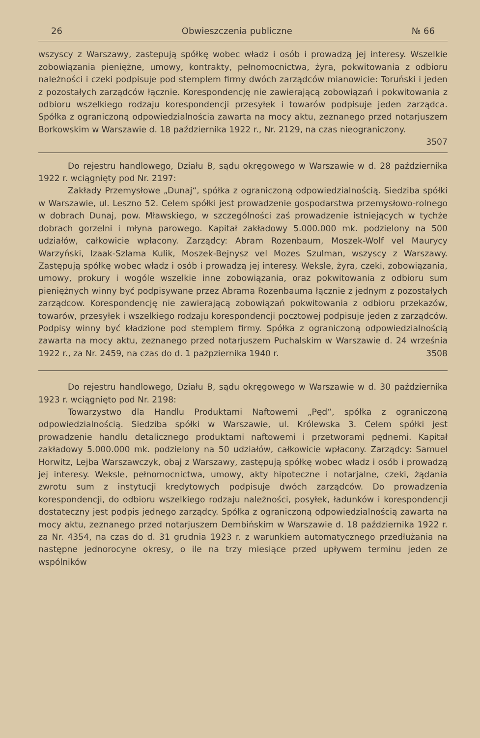26 Obwieszczenia publiczne № 66
wszyscy z Warszawy, zastepują spółkę wobec władz i osób i prowadzą jej interesy. Wszelkie zobowiązania pieniężne, umowy, kontrakty, pełnomocnictwa, żyra, pokwitowania z odbioru należności i czeki podpisuje pod stemplem firmy dwóch zarządców mianowicie: Toruński i jeden z pozostałych zarządców łącznie. Korespondencję nie zawierającą zobowiązań i pokwitowania z odbioru wszelkiego rodzaju korespondencji przesyłek i towarów podpisuje jeden zarządca. Spółka z ograniczoną odpowiedzialnościa zawarta na mocy aktu, zeznanego przed notarjuszem Borkowskim w Warszawie d. 18 października 1922 r., Nr. 2129, na czas nieograniczony.
3507
Do rejestru handlowego, Działu B, sądu okręgowego w Warszawie w d. 28 października 1922 r. wciągnięty pod Nr. 2197:
Zakłady Przemysłowe „Dunaj“, spółka z ograniczoną odpowiedzialnością. Siedziba spółki w Warszawie, ul. Leszno 52. Celem spółki jest prowadzenie gospodarstwa przemysłowo-rolnego w dobrach Dunaj, pow. Mławskiego, w szczególności zaś prowadzenie istniejących w tychże dobrach gorzelni i młyna parowego. Kapitał zakładowy 5.000.000 mk. podzielony na 500 udziałów, całkowicie wpłacony. Zarządcy: Abram Rozenbaum, Moszek-Wolf vel Maurycy Warzyński, Izaak-Szlama Kulik, Moszek-Bejnysz vel Mozes Szulman, wszyscy z Warszawy. Zastępują spółkę wobec władz i osób i prowadzą jej interesy. Weksle, żyra, czeki, zobowiązania, umowy, prokury i wogóle wszelkie inne zobowiązania, oraz pokwitowania z odbioru sum pieniężnych winny być podpisywane przez Abrama Rozenbauma łącznie z jednym z pozostałych zarządcow. Korespondencję nie zawierającą zobowiązań pokwitowania z odbioru przekazów, towarów, przesyłek i wszelkiego rodzaju korespondencji pocztowej podpisuje jeden z zarządców. Podpisy winny być kładzione pod stemplem firmy. Spółka z ograniczoną odpowiedzialnością zawarta na mocy aktu, zeznanego przed notarjuszem Puchalskim w Warszawie d. 24 września 1922 r., za Nr. 2459, na czas do d. 1 pażpziernika 1940 r. 3508
Do rejestru handlowego, Działu B, sądu okręgowego w Warszawie w d. 30 października 1923 r. wciągnięto pod Nr. 2198:
Towarzystwo dla Handlu Produktami Naftowemi „Pęd“, spółka z ograniczoną odpowiedzialnością. Siedziba spółki w Warszawie, ul. Królewska 3. Celem spółki jest prowadzenie handlu detalicznego produktami naftowemi i przetworami pędnemi. Kapitał zakładowy 5.000.000 mk. podzielony na 50 udziałów, całkowicie wpłacony. Zarządcy: Samuel Horwitz, Lejba Warszawczyk, obaj z Warszawy, zastępują spółkę wobec władz i osób i prowadzą jej interesy. Weksle, pełnomocnictwa, umowy, akty hipoteczne i notarjalne, czeki, żądania zwrotu sum z instytucji kredytowych podpisuje dwóch zarządców. Do prowadzenia korespondencji, do odbioru wszelkiego rodzaju należności, posyłek, ładunków i korespondencji dostateczny jest podpis jednego zarządcy. Spółka z ograniczoną odpowiedzialnością zawarta na mocy aktu, zeznanego przed notarjuszem Dembińskim w Warszawie d. 18 października 1922 r. za Nr. 4354, na czas do d. 31 grudnia 1923 r. z warunkiem automatycznego przedłużania na następne jednorocyne okresy, o ile na trzy miesiące przed upływem terminu jeden ze wspólników